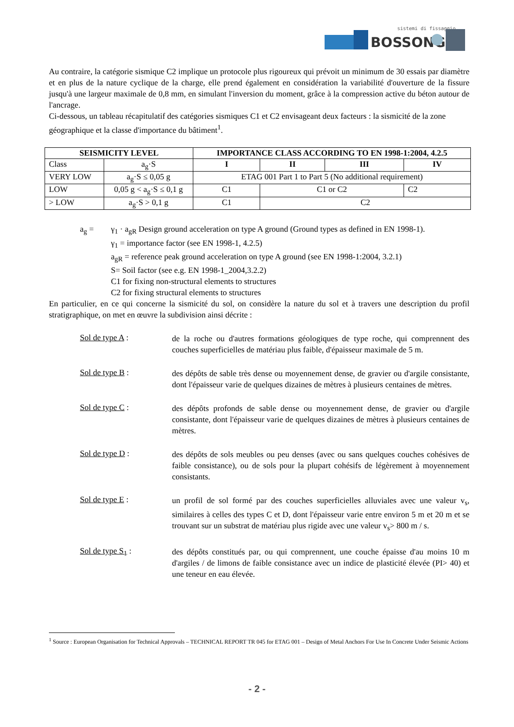sistemi di fissaggio
BOSSONG
Au contraire, la catégorie sismique C2 implique un protocole plus rigoureux qui prévoit un minimum de 30 essais par diamètre et en plus de la nature cyclique de la charge, elle prend également en considération la variabilité d'ouverture de la fissure jusqu'à une largeur maximale de 0,8 mm, en simulant l'inversion du moment, grâce à la compression active du béton autour de l'ancrage.
Ci-dessous, un tableau récapitulatif des catégories sismiques C1 et C2 envisageant deux facteurs : la sismicité de la zone géographique et la classe d'importance du bâtiment<sup>1</sup>.
| SEISMICITY LEVEL | | IMPORTANCE CLASS ACCORDING TO EN 1998-1:2004, 4.2.5 | | | |
| --- | --- | --- | --- | --- | --- |
| Class | a<sub>g</sub>·S | I | II | III | IV |
| VERY LOW | a<sub>g</sub>·S ≤ 0,05 g | ETAG 001 Part 1 to Part 5 (No additional requirement) | | | |
| LOW | 0,05 g < a<sub>g</sub>·S ≤ 0,1 g | C1 | C1 or C2 | | C2 |
| > LOW | a<sub>g</sub>·S > 0,1 g | C1 | C2 | | |
a<sub>g</sub> = γ<sub>1</sub> · a<sub>gR</sub> Design ground acceleration on type A ground (Ground types as defined in EN 1998-1).
γ<sub>1</sub> = importance factor (see EN 1998-1, 4.2.5)
a<sub>gR</sub> = reference peak ground acceleration on type A ground (see EN 1998-1:2004, 3.2.1)
S= Soil factor (see e.g. EN 1998-1_2004,3.2.2)
C1 for fixing non-structural elements to structures
C2 for fixing structural elements to structures
En particulier, en ce qui concerne la sismicité du sol, on considère la nature du sol et à travers une description du profil stratigraphique, on met en œuvre la subdivision ainsi décrite :
Sol de type A :
de la roche ou d'autres formations géologiques de type roche, qui comprennent des couches superficielles de matériau plus faible, d'épaisseur maximale de 5 m.
Sol de type B :
des dépôts de sable très dense ou moyennement dense, de gravier ou d'argile consistante, dont l'épaisseur varie de quelques dizaines de mètres à plusieurs centaines de mètres.
Sol de type C :
des dépôts profonds de sable dense ou moyennement dense, de gravier ou d'argile consistante, dont l'épaisseur varie de quelques dizaines de mètres à plusieurs centaines de mètres.
Sol de type D :
des dépôts de sols meubles ou peu denses (avec ou sans quelques couches cohésives de faible consistance), ou de sols pour la plupart cohésifs de légèrement à moyennement consistants.
Sol de type E :
un profil de sol formé par des couches superficielles alluviales avec une valeur v<sub>s</sub>, similaires à celles des types C et D, dont l'épaisseur varie entre environ 5 m et 20 m et se trouvant sur un substrat de matériau plus rigide avec une valeur v<sub>s</sub>> 800 m / s.
Sol de type S<sub>1</sub> :
des dépôts constitués par, ou qui comprennent, une couche épaisse d'au moins 10 m d'argiles / de limons de faible consistance avec un indice de plasticité élevée (PI> 40) et une teneur en eau élevée.
<sup>1</sup> Source : European Organisation for Technical Approvals – TECHNICAL REPORT TR 045 for ETAG 001 – Design of Metal Anchors For Use In Concrete Under Seismic Actions
- 2 -